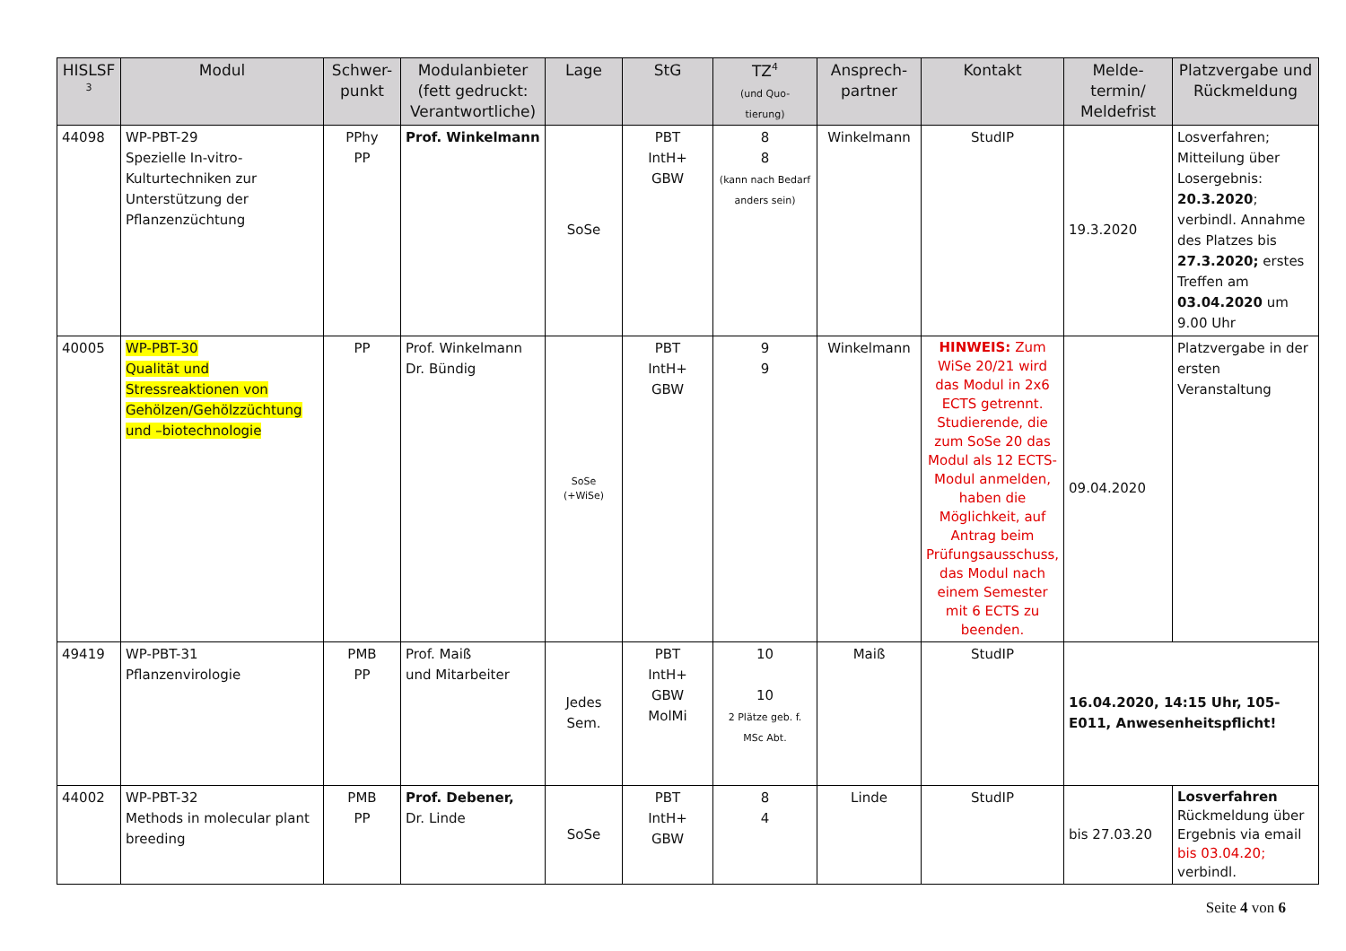| HISLSF <sup>3</sup> | Modul | Schwer- punkt | Modulanbieter (fett gedruckt: Verantwortliche) | Lage | StG | TZ<sup>4</sup> (und Quo- tierung) | Ansprech- partner | Kontakt | Melde- termin/ Meldefrist | Platzvergabe und Rückmeldung |
| --- | --- | --- | --- | --- | --- | --- | --- | --- | --- | --- |
| 44098 | WP-PBT-29 Spezielle In-vitro-Kulturtechniken zur Unterstützung der Pflanzenzüchtung | PPhy PP | Prof. Winkelmann | SoSe | PBT IntH+ GBW | 8 8 (kann nach Bedarf anders sein) | Winkelmann | StudIP | 19.3.2020 | Losverfahren; Mitteilung über Losergebnis: 20.3.2020 ; verbindl. Annahme des Platzes bis 27.3.2020; erstes Treffen am 03.04.2020 um 9.00 Uhr |
| 40005 | WP-PBT-30 Qualität und Stressreaktionen von Gehölzen/Gehölzzüchtung und –biotechnologie | PP | Prof. Winkelmann Dr. Bündig | SoSe (+WiSe) | PBT IntH+ GBW | 9 9 | Winkelmann | HINWEIS: Zum WiSe 20/21 wird das Modul in 2x6 ECTS getrennt. Studierende, die zum SoSe 20 das Modul als 12 ECTS-Modul anmelden, haben die Möglichkeit, auf Antrag beim Prüfungsausschuss, das Modul nach einem Semester mit 6 ECTS zu beenden. | 09.04.2020 | Platzvergabe in der ersten Veranstaltung |
| 49419 | WP-PBT-31 Pflanzenvirologie | PMB PP | Prof. Maiß und Mitarbeiter | Jedes Sem. | PBT IntH+ GBW MolMi | 10 10 2 Plätze geb. f. MSc Abt. | Maiß | StudIP | 16.04.2020, 14:15 Uhr, 105-E011, Anwesenheitspflicht! | |
| 44002 | WP-PBT-32 Methods in molecular plant breeding | PMB PP | Prof. Debener, Dr. Linde | SoSe | PBT IntH+ GBW | 8 4 | Linde | StudIP | bis 27.03.20 | Losverfahren Rückmeldung über Ergebnis via email bis 03.04.20; verbindl. |
Seite 4 von 6